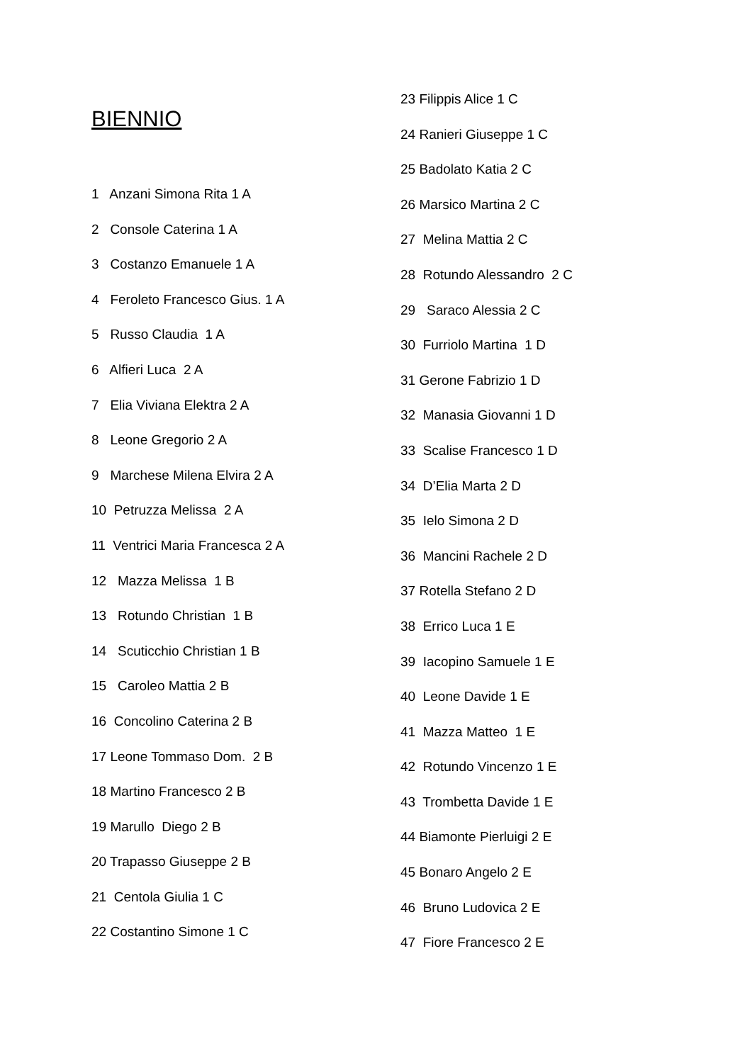BIENNIO
1 Anzani Simona Rita 1 A
2 Console Caterina 1 A
3 Costanzo Emanuele 1 A
4 Feroleto Francesco Gius. 1 A
5 Russo Claudia 1 A
6 Alfieri Luca 2 A
7 Elia Viviana Elektra 2 A
8 Leone Gregorio 2 A
9 Marchese Milena Elvira 2 A
10 Petruzza Melissa 2 A
11 Ventrici Maria Francesca 2 A
12 Mazza Melissa 1 B
13 Rotundo Christian 1 B
14 Scuticchio Christian 1 B
15 Caroleo Mattia 2 B
16 Concolino Caterina 2 B
17 Leone Tommaso Dom. 2 B
18 Martino Francesco 2 B
19 Marullo Diego 2 B
20 Trapasso Giuseppe 2 B
21 Centola Giulia 1 C
22 Costantino Simone 1 C
23 Filippis Alice 1 C
24 Ranieri Giuseppe 1 C
25 Badolato Katia 2 C
26 Marsico Martina 2 C
27 Melina Mattia 2 C
28 Rotundo Alessandro 2 C
29 Saraco Alessia 2 C
30 Furriolo Martina 1 D
31 Gerone Fabrizio 1 D
32 Manasia Giovanni 1 D
33 Scalise Francesco 1 D
34 D’Elia Marta 2 D
35 Ielo Simona 2 D
36 Mancini Rachele 2 D
37 Rotella Stefano 2 D
38 Errico Luca 1 E
39 Iacopino Samuele 1 E
40 Leone Davide 1 E
41 Mazza Matteo 1 E
42 Rotundo Vincenzo 1 E
43 Trombetta Davide 1 E
44 Biamonte Pierluigi 2 E
45 Bonaro Angelo 2 E
46 Bruno Ludovica 2 E
47 Fiore Francesco 2 E